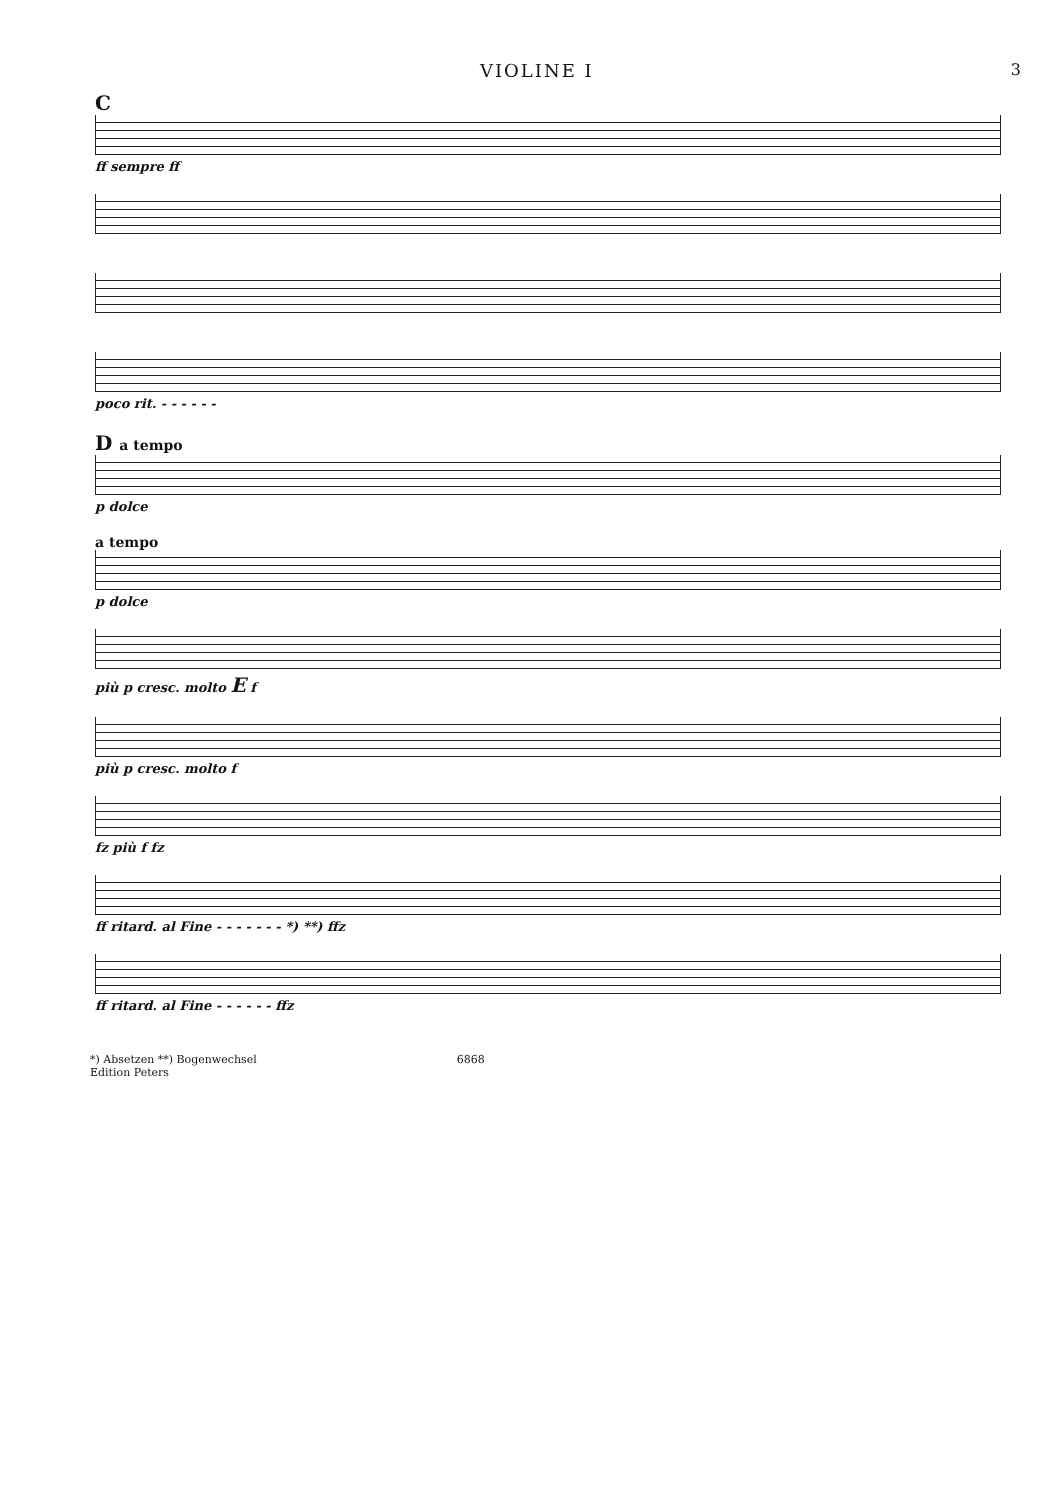VIOLINE I 3
C
ff sempre ff
poco rit. - - - - - -
D a tempo
p dolce
a tempo
p dolce
più p cresc. molto E f
più p cresc. molto f
fz più f fz
ff ritard. al Fine - - - - - - - *) **) ffz
ff ritard. al Fine - - - - - - ffz
*) Absetzen **) Bogenwechsel
Edition Peters 6868